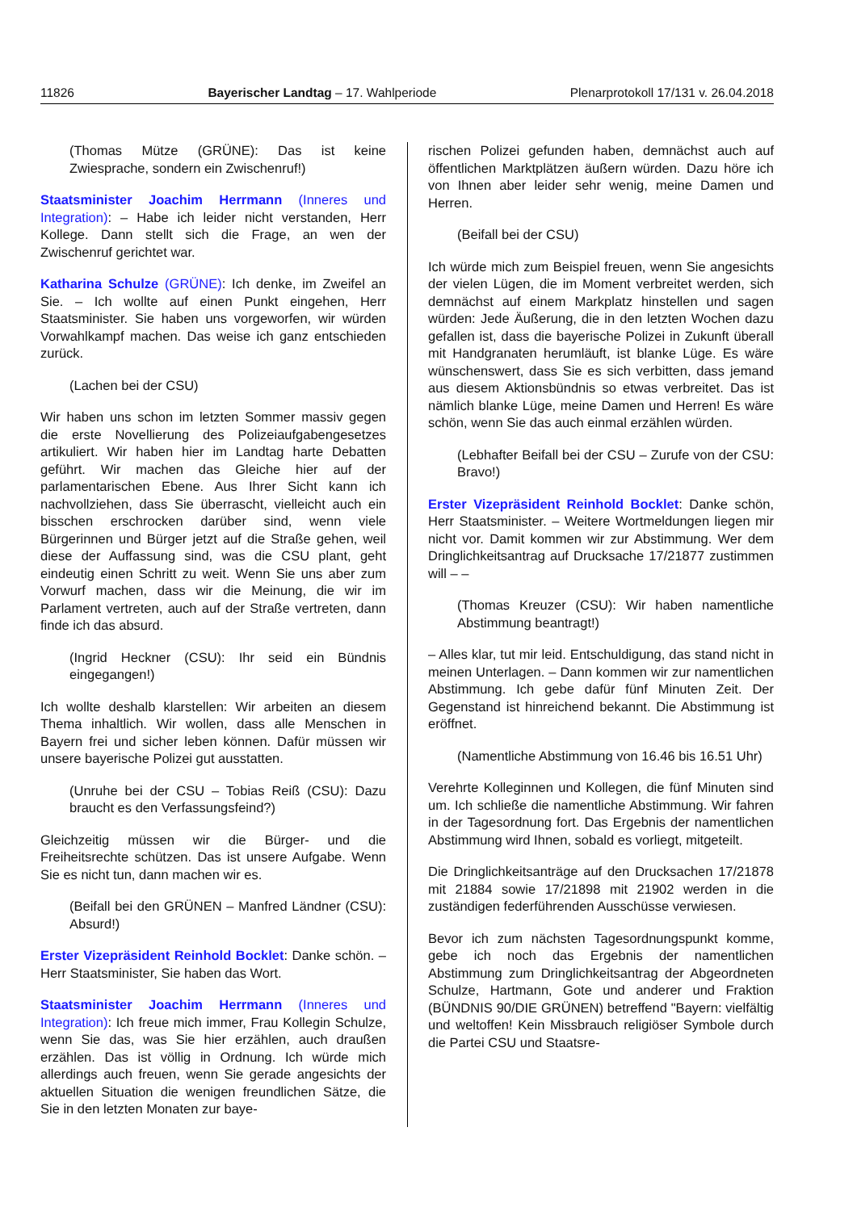11826 Bayerischer Landtag – 17. Wahlperiode Plenarprotokoll 17/131 v. 26.04.2018
(Thomas Mütze (GRÜNE): Das ist keine Zwiesprache, sondern ein Zwischenruf!)
Staatsminister Joachim Herrmann (Inneres und Integration): – Habe ich leider nicht verstanden, Herr Kollege. Dann stellt sich die Frage, an wen der Zwischenruf gerichtet war.
Katharina Schulze (GRÜNE): Ich denke, im Zweifel an Sie. – Ich wollte auf einen Punkt eingehen, Herr Staatsminister. Sie haben uns vorgeworfen, wir würden Vorwahlkampf machen. Das weise ich ganz entschieden zurück.
(Lachen bei der CSU)
Wir haben uns schon im letzten Sommer massiv gegen die erste Novellierung des Polizeiaufgabengesetzes artikuliert. Wir haben hier im Landtag harte Debatten geführt. Wir machen das Gleiche hier auf der parlamentarischen Ebene. Aus Ihrer Sicht kann ich nachvollziehen, dass Sie überrascht, vielleicht auch ein bisschen erschrocken darüber sind, wenn viele Bürgerinnen und Bürger jetzt auf die Straße gehen, weil diese der Auffassung sind, was die CSU plant, geht eindeutig einen Schritt zu weit. Wenn Sie uns aber zum Vorwurf machen, dass wir die Meinung, die wir im Parlament vertreten, auch auf der Straße vertreten, dann finde ich das absurd.
(Ingrid Heckner (CSU): Ihr seid ein Bündnis eingegangen!)
Ich wollte deshalb klarstellen: Wir arbeiten an diesem Thema inhaltlich. Wir wollen, dass alle Menschen in Bayern frei und sicher leben können. Dafür müssen wir unsere bayerische Polizei gut ausstatten.
(Unruhe bei der CSU – Tobias Reiß (CSU): Dazu braucht es den Verfassungsfeind?)
Gleichzeitig müssen wir die Bürger- und die Freiheitsrechte schützen. Das ist unsere Aufgabe. Wenn Sie es nicht tun, dann machen wir es.
(Beifall bei den GRÜNEN – Manfred Ländner (CSU): Absurd!)
Erster Vizepräsident Reinhold Bocklet: Danke schön. – Herr Staatsminister, Sie haben das Wort.
Staatsminister Joachim Herrmann (Inneres und Integration): Ich freue mich immer, Frau Kollegin Schulze, wenn Sie das, was Sie hier erzählen, auch draußen erzählen. Das ist völlig in Ordnung. Ich würde mich allerdings auch freuen, wenn Sie gerade angesichts der aktuellen Situation die wenigen freundlichen Sätze, die Sie in den letzten Monaten zur baye-
rischen Polizei gefunden haben, demnächst auch auf öffentlichen Marktplätzen äußern würden. Dazu höre ich von Ihnen aber leider sehr wenig, meine Damen und Herren.
(Beifall bei der CSU)
Ich würde mich zum Beispiel freuen, wenn Sie angesichts der vielen Lügen, die im Moment verbreitet werden, sich demnächst auf einem Markplatz hinstellen und sagen würden: Jede Äußerung, die in den letzten Wochen dazu gefallen ist, dass die bayerische Polizei in Zukunft überall mit Handgranaten herumläuft, ist blanke Lüge. Es wäre wünschenswert, dass Sie es sich verbitten, dass jemand aus diesem Aktionsbündnis so etwas verbreitet. Das ist nämlich blanke Lüge, meine Damen und Herren! Es wäre schön, wenn Sie das auch einmal erzählen würden.
(Lebhafter Beifall bei der CSU – Zurufe von der CSU: Bravo!)
Erster Vizepräsident Reinhold Bocklet: Danke schön, Herr Staatsminister. – Weitere Wortmeldungen liegen mir nicht vor. Damit kommen wir zur Abstimmung. Wer dem Dringlichkeitsantrag auf Drucksache 17/21877 zustimmen will – –
(Thomas Kreuzer (CSU): Wir haben namentliche Abstimmung beantragt!)
– Alles klar, tut mir leid. Entschuldigung, das stand nicht in meinen Unterlagen. – Dann kommen wir zur namentlichen Abstimmung. Ich gebe dafür fünf Minuten Zeit. Der Gegenstand ist hinreichend bekannt. Die Abstimmung ist eröffnet.
(Namentliche Abstimmung von 16.46 bis 16.51 Uhr)
Verehrte Kolleginnen und Kollegen, die fünf Minuten sind um. Ich schließe die namentliche Abstimmung. Wir fahren in der Tagesordnung fort. Das Ergebnis der namentlichen Abstimmung wird Ihnen, sobald es vorliegt, mitgeteilt.
Die Dringlichkeitsanträge auf den Drucksachen 17/21878 mit 21884 sowie 17/21898 mit 21902 werden in die zuständigen federführenden Ausschüsse verwiesen.
Bevor ich zum nächsten Tagesordnungspunkt komme, gebe ich noch das Ergebnis der namentlichen Abstimmung zum Dringlichkeitsantrag der Abgeordneten Schulze, Hartmann, Gote und anderer und Fraktion (BÜNDNIS 90/DIE GRÜNEN) betreffend "Bayern: vielfältig und weltoffen! Kein Missbrauch religiöser Symbole durch die Partei CSU und Staatsre-